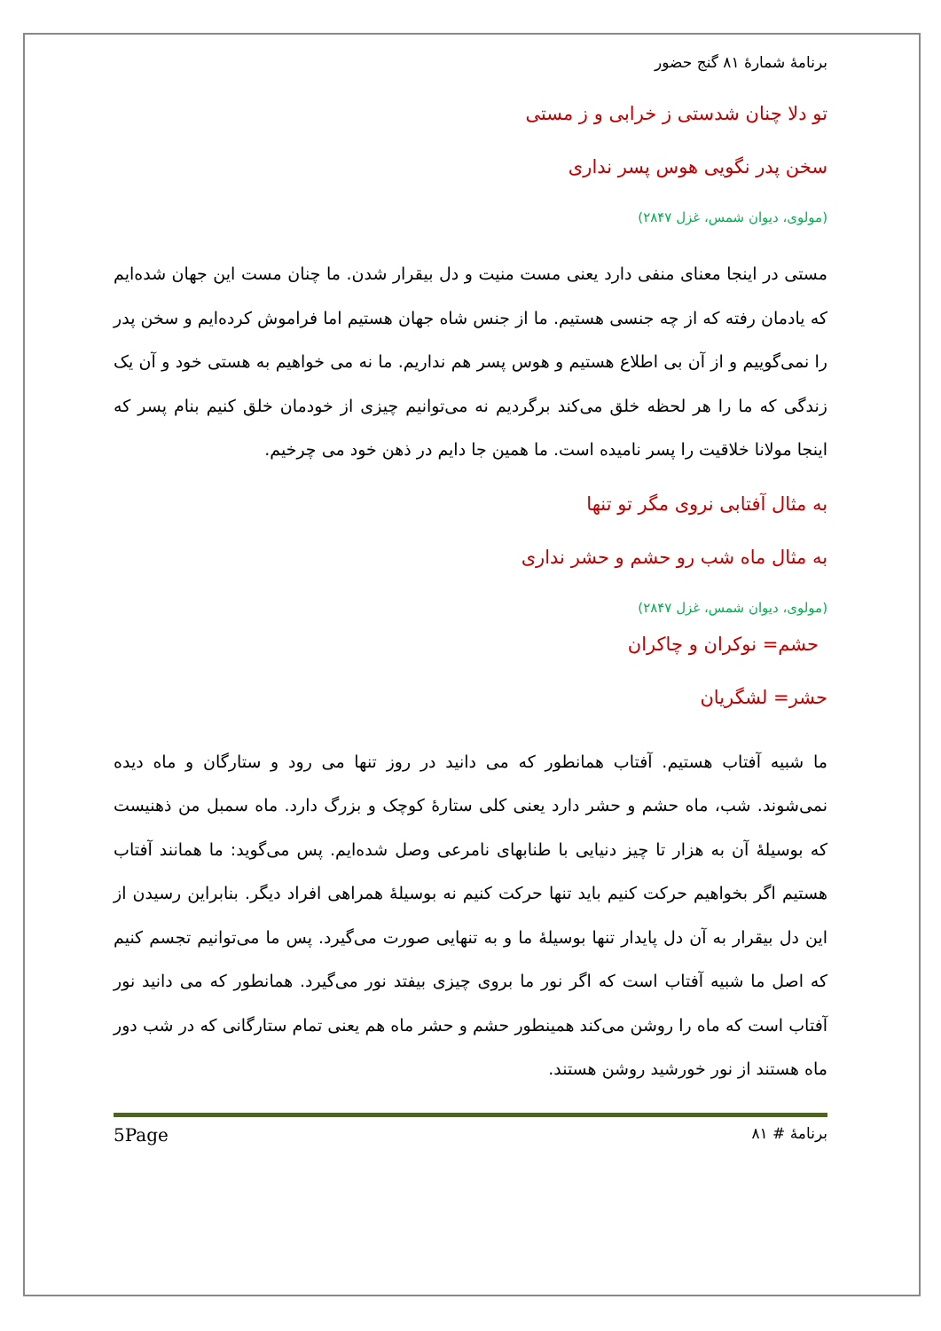برنامهٔ شمارهٔ ۸۱ گنج حضور
تو دلا چنان شدستی ز خرابی و ز مستی
سخن پدر نگویی هوس پسر نداری
(مولوی، دیوان شمس، غزل ۲۸۴۷)
مستی در اینجا معنای منفی دارد یعنی مست منیت و دل بیقرار شدن. ما چنان مست این جهان شده‌ایم که یادمان رفته که از چه جنسی هستیم. ما از جنس شاه جهان هستیم اما فراموش کرده‌ایم و سخن پدر را نمی‌گوییم و از آن بی اطلاع هستیم و هوس پسر هم نداریم. ما نه می خواهیم به هستی خود و آن یک زندگی که ما را هر لحظه خلق می‌کند برگردیم نه می‌توانیم چیزی از خودمان خلق کنیم بنام پسر که اینجا مولانا خلاقیت را پسر نامیده است. ما همین جا دایم در ذهن خود می چرخیم.
به مثال آفتابی نروی مگر تو تنها
به مثال ماه شب رو حشم و حشر نداری
(مولوی، دیوان شمس، غزل ۲۸۴۷)
حشم= نوکران و چاکران
حشر= لشگریان
ما شبیه آفتاب هستیم. آفتاب همانطور که می دانید در روز تنها می رود و ستارگان و ماه دیده نمی‌شوند. شب، ماه حشم و حشر دارد یعنی کلی ستارهٔ کوچک و بزرگ دارد. ماه سمبل من ذهنیست که بوسیلهٔ آن به هزار تا چیز دنیایی با طنابهای نامرعی وصل شده‌ایم. پس می‌گوید: ما همانند آفتاب هستیم اگر بخواهیم حرکت کنیم باید تنها حرکت کنیم نه بوسیلهٔ همراهی افراد دیگر. بنابراین رسیدن از این دل بیقرار به آن دل پایدار تنها بوسیلهٔ ما و به تنهایی صورت می‌گیرد. پس ما می‌توانیم تجسم کنیم که اصل ما شبیه آفتاب است که اگر نور ما بروی چیزی بیفتد نور می‌گیرد. همانطور که می دانید نور آفتاب است که ماه را روشن می‌کند همینطور حشم و حشر ماه هم یعنی تمام ستارگانی که در شب دور ماه هستند از نور خورشید روشن هستند.
برنامهٔ # ۸۱ 5Page